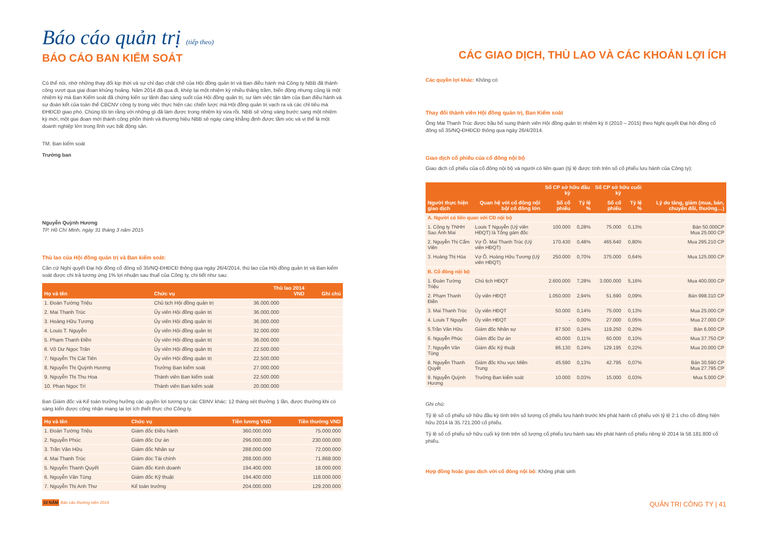Báo cáo quản trị (tiếp theo)
BÁO CÁO BAN KIỂM SOÁT
Có thể nói, nhờ những thay đổi kịp thời và sự chỉ đạo chặt chẽ của Hội đồng quản tri và Ban điều hành mà Công ty NBB đã thành công vượt qua giai đoạn khủng hoảng. Năm 2014 đã qua đi, khép lại một nhiệm kỳ nhiều thăng trầm, biến động nhưng cũng là một nhiệm kỳ mà Ban Kiểm soát đã chứng kiến sự lãnh đạo sáng suốt của Hội đồng quản trị, sự làm việc tận tâm của Ban điều hành và sự đoàn kết của toàn thể CBCNV công ty trong việc thực hiện các chiến lược mà Hội đồng quản trị vạch ra và các chỉ tiêu mà ĐHĐCĐ giao phó. Chúng tôi tin rằng với những gì đã làm được trong nhiệm kỳ vừa rồi, NBB sẽ vững vàng bước sang một nhiệm kỳ mới, một giai đoạn mới thành công phồn thịnh và thương hiệu NBB sẽ ngày càng khẳng định được tầm vóc và vị thế là một doanh nghiệp lớn trong lĩnh vực bất động sản.
TM. Ban kiểm soát
Trưởng ban
Nguyễn Quỳnh Hương
TP. Hồ Chí Minh, ngày 31 tháng 3 năm 2015
Thù lao của Hội đồng quản trị và Ban kiểm soát:
Căn cứ Nghị quyết Đại hội đồng cổ đông số 35/NQ-ĐHĐCĐ thông qua ngày 26/4/2014, thù lao của Hội đồng quản trị và Ban kiểm soát được chi trả tương ứng 1% lợi nhuận sau thuế của Công ty, chi tiết như sau:
| Họ và tên | Chức vụ | Thù lao 2014 VND | Ghi chú |
| --- | --- | --- | --- |
| 1. Đoàn Tường Triệu | Chủ tịch Hội đồng quản trị | 36.000.000 | |
| 2. Mai Thanh Trúc | Ủy viên Hội đồng quản trị | 36.000.000 | |
| 3. Hoàng Hữu Tương | Ủy viên Hội đồng quản trị | 36.000.000 | |
| 4. Louis T. Nguyễn | Ủy viên Hội đồng quản trị | 32.000.000 | |
| 5. Phạm Thanh Điền | Ủy viên Hội đồng quản trị | 36.000.000 | |
| 6. Võ Dư Ngọc Trân | Ủy viên Hội đồng quản trị | 22.500.000 | |
| 7. Nguyễn Thị Cát Tiên | Ủy viên Hội đồng quản trị | 22.500.000 | |
| 8. Nguyễn Thị Quỳnh Hương | Trưởng Ban kiểm soát | 27.000.000 | |
| 9. Nguyễn Thị Thu Hoa | Thành viên Ban kiểm soát | 22.500.000 | |
| 10. Phan Ngọc Trí | Thành viên Ban kiểm soát | 20.000.000 | |
Ban Giám đốc và Kế toán trưởng hưởng các quyền lợi tương tự các CBNV khác: 12 tháng xét thưởng 1 lần, được thưởng khi có sáng kiến được công nhận mang lại lợi ích thiết thực cho Công ty.
| Họ và tên | Chức vụ | Tiền lương VND | Tiền thưởng VND |
| --- | --- | --- | --- |
| 1. Đoàn Tường Triệu | Giám đốc Điều hành | 360.000.000 | 75.000.000 |
| 2. Nguyễn Phúc | Giám đốc Dự án | 296.000.000 | 230.000.000 |
| 3. Trần Văn Hữu | Giám đốc Nhân sự | 288.000.000 | 72.000.000 |
| 4. Mai Thanh Trúc | Giám đóc Tài chính | 288.000.000 | 71.868.000 |
| 5. Nguyễn Thanh Quyết | Giám đốc Kinh doanh | 194.400.000 | 18.000.000 |
| 6. Nguyễn Văn Tùng | Giám đốc Kỹ thuật | 194.400.000 | 118.000.000 |
| 7. Nguyễn Thị Anh Thư | Kế toán trưởng | 204.000.000 | 129.200.000 |
CÁC GIAO DỊCH, THÙ LAO VÀ CÁC KHOẢN LỢI ÍCH
Các quyền lợi khác: Không có
Thay đổi thành viên Hội đồng quản trị, Ban Kiểm soát
Ông Mai Thanh Trúc được bầu bổ sung thành viên Hội đồng quản trị nhiệm kỳ II (2010 – 2015) theo Nghị quyết Đại hội đồng cổ đông số 35/NQ-ĐHĐCĐ thông qua ngày 26/4/2014.
Giao dịch cổ phiếu của cổ đông nội bộ
Giao dịch cổ phiếu của cổ đông nội bộ và người có liên quan (tỷ lệ được tính trên số cổ phiếu lưu hành của Công ty):
| Người thực hiện giao dịch | Quan hệ với cổ đông nội bộ/ cổ đông lớn | Số CP sở hữu đầu kỳ | | Số CP sở hữu cuối kỳ | | Lý do tăng, giảm (mua, bán, chuyển đổi, thưởng…) |
| --- | --- | --- | --- | --- | --- | --- |
| | | Số cổ phiếu | Tỷ lệ % | Số cổ phiếu | Tỷ lệ % | |
| A. Người có liên quan với CĐ nội bộ | | | | | | |
| 1. Công ty TNHH Sao Ánh Mai | Louis T Nguyễn (Uỷ viên HĐQT) là Tổng gám đốc | 100.000 | 0,28% | 75.000 | 0,13% | Bán 50.000CP Mua 25.000 CP |
| 2. Nguyễn Thị Cẩm Viên | Vợ Ô. Mai Thanh Trúc (Uỷ viên HĐQT) | 170.430 | 0,48% | 465.640 | 0,80% | Mua 295.210 CP |
| 3. Hoàng Thị Hòa | Vợ Ô. Hoàng Hữu Tương (Uỷ viên HĐQT) | 250.000 | 0,70% | 375.000 | 0,64% | Mua 125.000 CP |
| B. Cổ đông nội bộ | | | | | | |
| 1. Đoàn Tường Triệu | Chủ tịch HĐQT | 2.600.000 | 7,28% | 3.000.000 | 5,16% | Mua 400.000 CP |
| 2. Phạm Thanh Điền | Ủy viên HĐQT | 1.050.000 | 2,94% | 51.690 | 0,09% | Bán 998.310 CP |
| 3. Mai Thanh Trúc | Ủy viên HĐQT | 50.000 | 0,14% | 75.000 | 0,13% | Mua 25.000 CP |
| 4. Louis T Nguyễn | Ủy viên HĐQT | - | 0,00% | 27.000 | 0,05% | Mua 27.000 CP |
| 5.Trần Văn Hữu | Giám đốc Nhân sự | 87.500 | 0,24% | 119.250 | 0,20% | Bán 6.000 CP |
| 6. Nguyễn Phúc | Giám đốc Dự án | 40.000 | 0,11% | 60.000 | 0,10% | Mua 37.750 CP |
| 7. Nguyễn Văn Tùng | Giám đốc Kỹ thuật | 86.130 | 0,24% | 129.195 | 0,22% | Mua 20.000 CP |
| 8. Nguyễn Thanh Quyết | Giám đốc Khu vực Miền Trung | 45.590 | 0,13% | 42.795 | 0,07% | Bán 30.590 CP Mua 27.795 CP |
| 9. Nguyễn Quỳnh Hương | Trưởng Ban kiểm soát | 10.000 | 0,03% | 15.000 | 0,03% | Mua 5.000 CP |
Ghi chú:
Tỷ lệ số cổ phiếu sở hữu đầu kỳ tính trên số lượng cổ phiếu lưu hành trước khi phát hành cổ phiếu với tỷ lệ 2:1 cho cổ đông hiện hữu 2014 là 35.721.200 cổ phiếu.
Tỷ lệ số cổ phiếu sở hữu cuối kỳ tính trên số lượng cổ phiếu lưu hành sau khi phát hành cổ phiếu riêng lẻ 2014 là 58.181.800 cổ phiếu.
Hợp đồng hoặc giao dịch với cổ đông nội bộ: Không phát sinh
10 NĂM Báo cáo thường niên 2014 QUẢN TRỊ CÔNG TY | 41